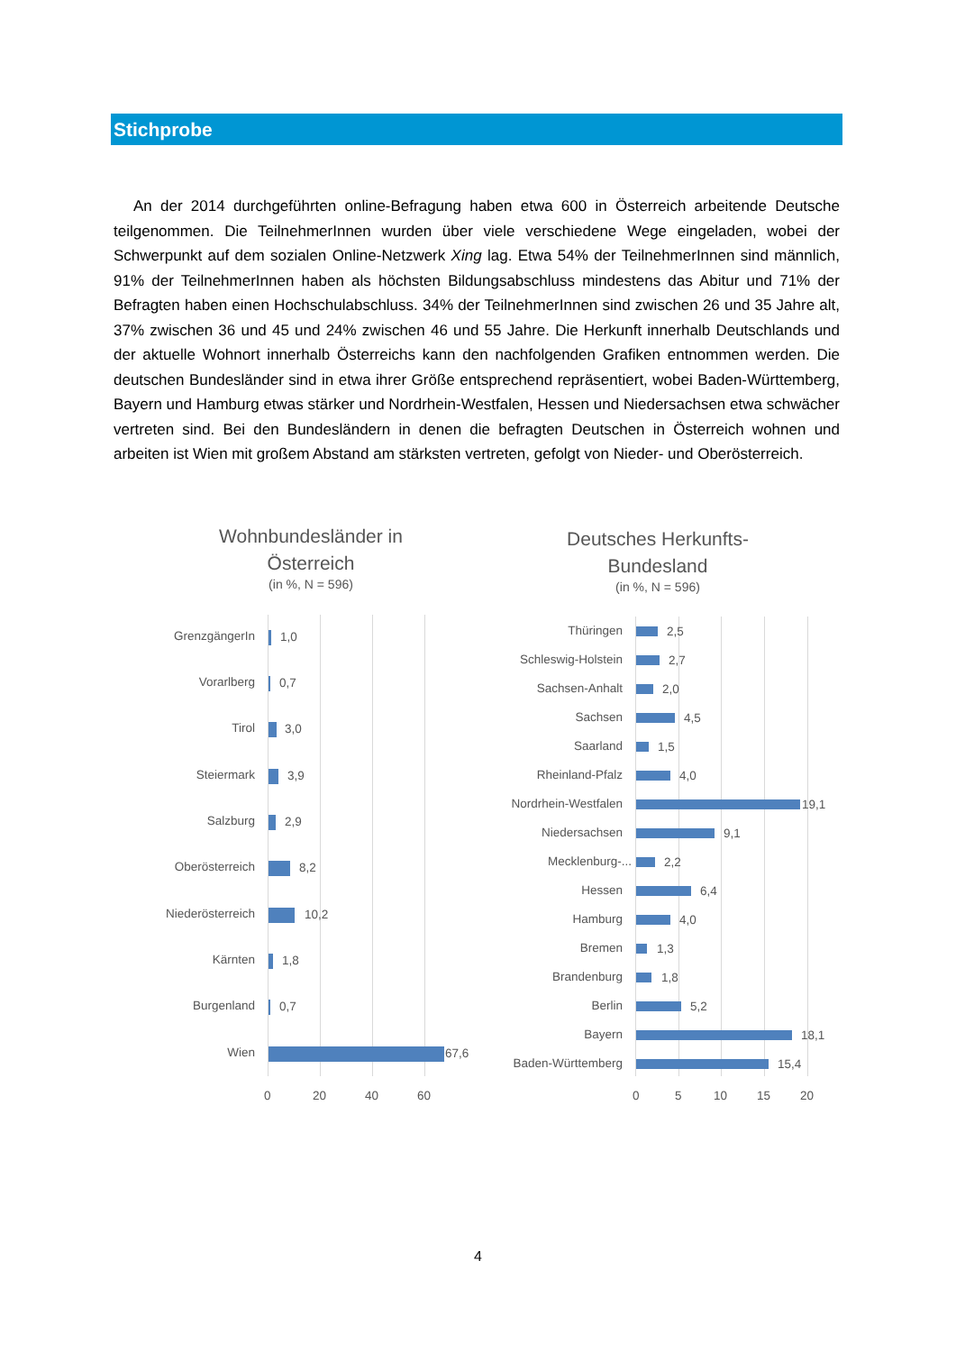Stichprobe
An der 2014 durchgeführten online-Befragung haben etwa 600 in Österreich arbeitende Deutsche teilgenommen. Die TeilnehmerInnen wurden über viele verschiedene Wege eingeladen, wobei der Schwerpunkt auf dem sozialen Online-Netzwerk Xing lag. Etwa 54% der TeilnehmerInnen sind männlich, 91% der TeilnehmerInnen haben als höchsten Bildungsabschluss mindestens das Abitur und 71% der Befragten haben einen Hochschulabschluss. 34% der TeilnehmerInnen sind zwischen 26 und 35 Jahre alt, 37% zwischen 36 und 45 und 24% zwischen 46 und 55 Jahre. Die Herkunft innerhalb Deutschlands und der aktuelle Wohnort innerhalb Österreichs kann den nachfolgenden Grafiken entnommen werden. Die deutschen Bundesländer sind in etwa ihrer Größe entsprechend repräsentiert, wobei Baden-Württemberg, Bayern und Hamburg etwas stärker und Nordrhein-Westfalen, Hessen und Niedersachsen etwa schwächer vertreten sind. Bei den Bundesländern in denen die befragten Deutschen in Österreich wohnen und arbeiten ist Wien mit großem Abstand am stärksten vertreten, gefolgt von Nieder- und Oberösterreich.
Wohnbundesländer in Österreich
(in %, N = 596)
GrenzgängerIn 1,0
Vorarlberg 0,7
Tirol 3,0
Steiermark 3,9
Salzburg 2,9
Oberösterreich 8,2
Niederösterreich 10,2
Kärnten 1,8
Burgenland 0,7
Wien 67,6
0 20 40 60
Deutsches Herkunfts-Bundesland
(in %, N = 596)
Thüringen 2,5
Schleswig-Holstein 2,7
Sachsen-Anhalt 2,0
Sachsen 4,5
Saarland 1,5
Rheinland-Pfalz 4,0
Nordrhein-Westfalen 19,1
Niedersachsen 9,1
Mecklenburg-... 2,2
Hessen 6,4
Hamburg 4,0
Bremen 1,3
Brandenburg 1,8
Berlin 5,2
Bayern 18,1
Baden-Württemberg 15,4
0 5 10 15 20
4